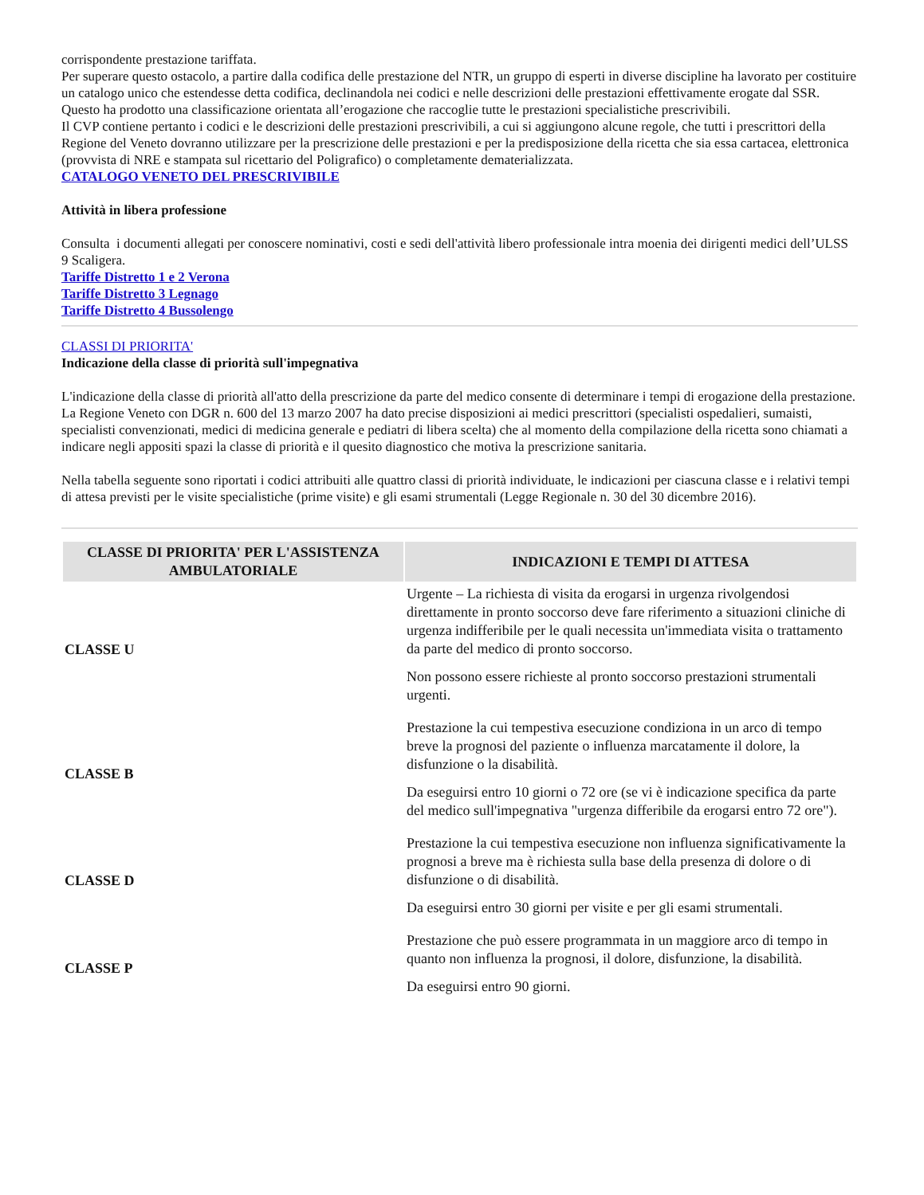corrispondente prestazione tariffata.
Per superare questo ostacolo, a partire dalla codifica delle prestazione del NTR, un gruppo di esperti in diverse discipline ha lavorato per costituire un catalogo unico che estendesse detta codifica, declinandola nei codici e nelle descrizioni delle prestazioni effettivamente erogate dal SSR. Questo ha prodotto una classificazione orientata all’erogazione che raccoglie tutte le prestazioni specialistiche prescrivibili.
Il CVP contiene pertanto i codici e le descrizioni delle prestazioni prescrivibili, a cui si aggiungono alcune regole, che tutti i prescrittori della Regione del Veneto dovranno utilizzare per la prescrizione delle prestazioni e per la predisposizione della ricetta che sia essa cartacea, elettronica (provvista di NRE e stampata sul ricettario del Poligrafico) o completamente dematerializzata.
CATALOGO VENETO DEL PRESCRIVIBILE
Attività in libera professione
Consulta i documenti allegati per conoscere nominativi, costi e sedi dell'attività libero professionale intra moenia dei dirigenti medici dell’ULSS 9 Scaligera.
Tariffe Distretto 1 e 2 Verona
Tariffe Distretto 3 Legnago
Tariffe Distretto 4 Bussolengo
CLASSI DI PRIORITA'
Indicazione della classe di priorità sull'impegnativa
L'indicazione della classe di priorità all'atto della prescrizione da parte del medico consente di determinare i tempi di erogazione della prestazione.
La Regione Veneto con DGR n. 600 del 13 marzo 2007 ha dato precise disposizioni ai medici prescrittori (specialisti ospedalieri, sumaisti, specialisti convenzionati, medici di medicina generale e pediatri di libera scelta) che al momento della compilazione della ricetta sono chiamati a indicare negli appositi spazi la classe di priorità e il quesito diagnostico che motiva la prescrizione sanitaria.
Nella tabella seguente sono riportati i codici attribuiti alle quattro classi di priorità individuate, le indicazioni per ciascuna classe e i relativi tempi di attesa previsti per le visite specialistiche (prime visite) e gli esami strumentali (Legge Regionale n. 30 del 30 dicembre 2016).
| CLASSE DI PRIORITA' PER L'ASSISTENZA AMBULATORIALE | INDICAZIONI E TEMPI DI ATTESA |
| --- | --- |
| CLASSE U | Urgente – La richiesta di visita da erogarsi in urgenza rivolgendosi direttamente in pronto soccorso deve fare riferimento a situazioni cliniche di urgenza indifferibile per le quali necessita un'immediata visita o trattamento da parte del medico di pronto soccorso. Non possono essere richieste al pronto soccorso prestazioni strumentali urgenti. |
| CLASSE B | Prestazione la cui tempestiva esecuzione condiziona in un arco di tempo breve la prognosi del paziente o influenza marcatamente il dolore, la disfunzione o la disabilità. Da eseguirsi entro 10 giorni o 72 ore (se vi è indicazione specifica da parte del medico sull'impegnativa "urgenza differibile da erogarsi entro 72 ore"). |
| CLASSE D | Prestazione la cui tempestiva esecuzione non influenza significativamente la prognosi a breve ma è richiesta sulla base della presenza di dolore o di disfunzione o di disabilità. Da eseguirsi entro 30 giorni per visite e per gli esami strumentali. |
| CLASSE P | Prestazione che può essere programmata in un maggiore arco di tempo in quanto non influenza la prognosi, il dolore, disfunzione, la disabilità. Da eseguirsi entro 90 giorni. |